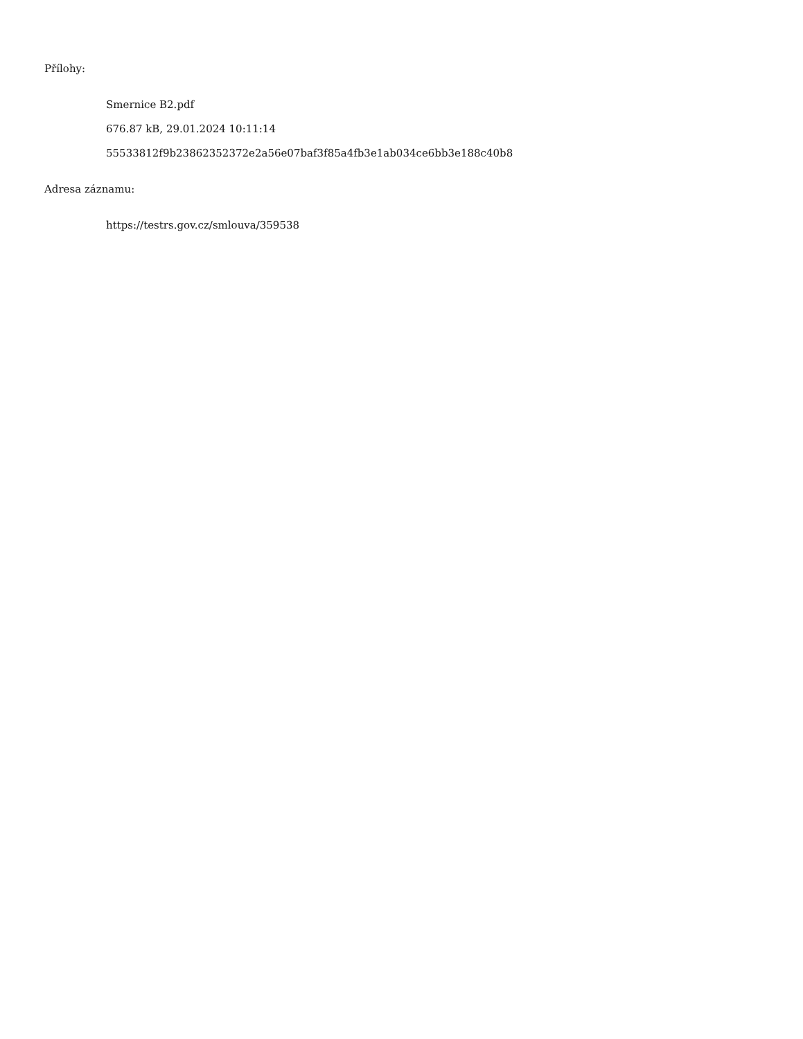Přílohy:
Smernice B2.pdf
676.87 kB, 29.01.2024 10:11:14
55533812f9b23862352372e2a56e07baf3f85a4fb3e1ab034ce6bb3e188c40b8
Adresa záznamu:
https://testrs.gov.cz/smlouva/359538